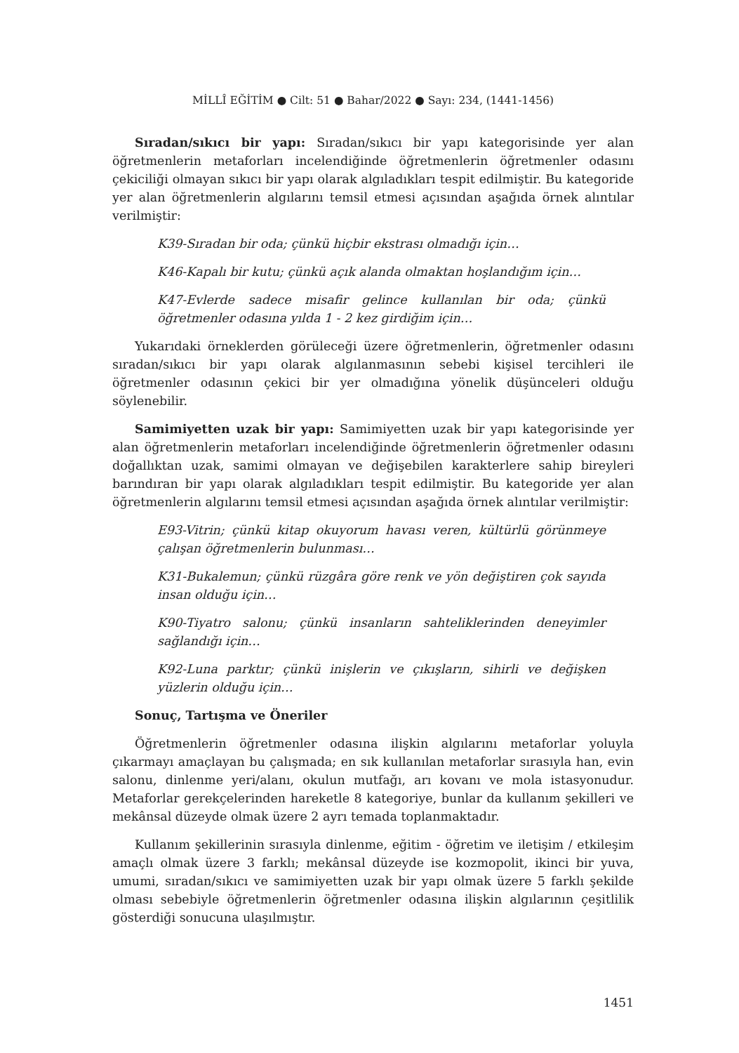MİLLÎ EĞİTİM ● Cilt: 51 ● Bahar/2022 ● Sayı: 234, (1441-1456)
Sıradan/sıkıcı bir yapı: Sıradan/sıkıcı bir yapı kategorisinde yer alan öğretmenlerin metaforları incelendiğinde öğretmenlerin öğretmenler odasını çekiciliği olmayan sıkıcı bir yapı olarak algıladıkları tespit edilmiştir. Bu kategoride yer alan öğretmenlerin algılarını temsil etmesi açısından aşağıda örnek alıntılar verilmiştir:
K39-Sıradan bir oda; çünkü hiçbir ekstrası olmadığı için…
K46-Kapalı bir kutu; çünkü açık alanda olmaktan hoşlandığım için…
K47-Evlerde sadece misafir gelince kullanılan bir oda; çünkü öğretmenler odasına yılda 1 - 2 kez girdiğim için…
Yukarıdaki örneklerden görüleceği üzere öğretmenlerin, öğretmenler odasını sıradan/sıkıcı bir yapı olarak algılanmasının sebebi kişisel tercihleri ile öğretmenler odasının çekici bir yer olmadığına yönelik düşünceleri olduğu söylenebilir.
Samimiyetten uzak bir yapı: Samimiyetten uzak bir yapı kategorisinde yer alan öğretmenlerin metaforları incelendiğinde öğretmenlerin öğretmenler odasını doğallıktan uzak, samimi olmayan ve değişebilen karakterlere sahip bireyleri barındıran bir yapı olarak algıladıkları tespit edilmiştir. Bu kategoride yer alan öğretmenlerin algılarını temsil etmesi açısından aşağıda örnek alıntılar verilmiştir:
E93-Vitrin; çünkü kitap okuyorum havası veren, kültürlü görünmeye çalışan öğretmenlerin bulunması…
K31-Bukalemun; çünkü rüzgâra göre renk ve yön değiştiren çok sayıda insan olduğu için…
K90-Tiyatro salonu; çünkü insanların sahteliklerinden deneyimler sağlandığı için…
K92-Luna parktır; çünkü inişlerin ve çıkışların, sihirli ve değişken yüzlerin olduğu için…
Sonuç, Tartışma ve Öneriler
Öğretmenlerin öğretmenler odasına ilişkin algılarını metaforlar yoluyla çıkarmayı amaçlayan bu çalışmada; en sık kullanılan metaforlar sırasıyla han, evin salonu, dinlenme yeri/alanı, okulun mutfağı, arı kovanı ve mola istasyonudur. Metaforlar gerekçelerinden hareketle 8 kategoriye, bunlar da kullanım şekilleri ve mekânsal düzeyde olmak üzere 2 ayrı temada toplanmaktadır.
Kullanım şekillerinin sırasıyla dinlenme, eğitim - öğretim ve iletişim / etkileşim amaçlı olmak üzere 3 farklı; mekânsal düzeyde ise kozmopolit, ikinci bir yuva, umumi, sıradan/sıkıcı ve samimiyetten uzak bir yapı olmak üzere 5 farklı şekilde olması sebebiyle öğretmenlerin öğretmenler odasına ilişkin algılarının çeşitlilik gösterdiği sonucuna ulaşılmıştır.
1451